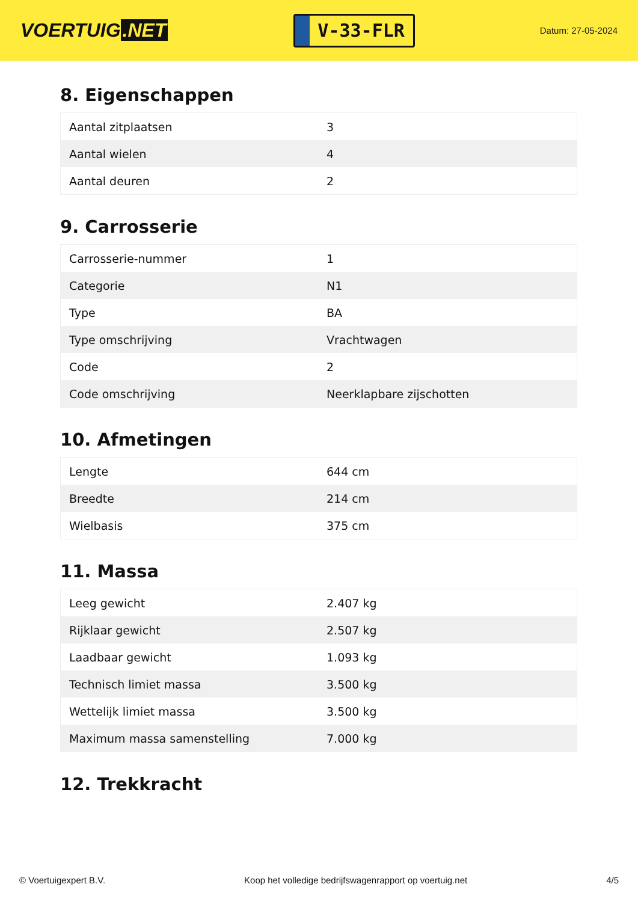VOERTUIG.NET
V-33-FLR
Datum: 27-05-2024
8. Eigenschappen
| Aantal zitplaatsen | 3 |
| Aantal wielen | 4 |
| Aantal deuren | 2 |
9. Carrosserie
| Carrosserie-nummer | 1 |
| Categorie | N1 |
| Type | BA |
| Type omschrijving | Vrachtwagen |
| Code | 2 |
| Code omschrijving | Neerklapbare zijschotten |
10. Afmetingen
| Lengte | 644 cm |
| Breedte | 214 cm |
| Wielbasis | 375 cm |
11. Massa
| Leeg gewicht | 2.407 kg |
| Rijklaar gewicht | 2.507 kg |
| Laadbaar gewicht | 1.093 kg |
| Technisch limiet massa | 3.500 kg |
| Wettelijk limiet massa | 3.500 kg |
| Maximum massa samenstelling | 7.000 kg |
12. Trekkracht
© Voertuigexpert B.V. Koop het volledige bedrijfswagenrapport op voertuig.net 4/5